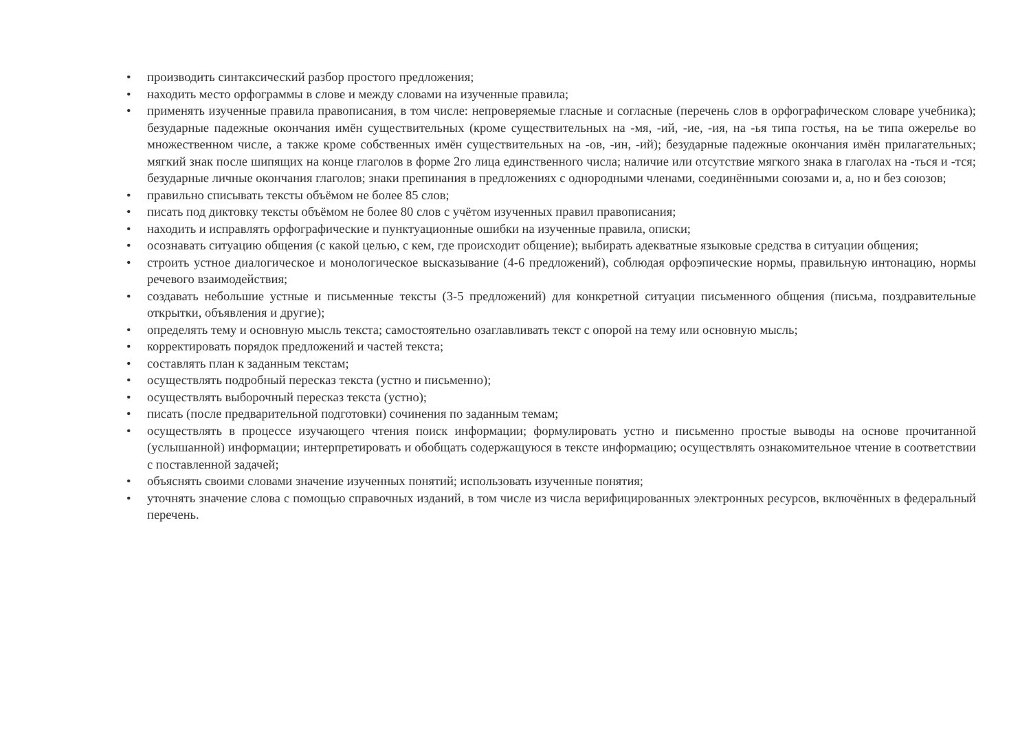• производить синтаксический разбор простого предложения;
• находить место орфограммы в слове и между словами на изученные правила;
• применять изученные правила правописания, в том числе: непроверяемые гласные и согласные (перечень слов в орфографическом словаре учебника); безударные падежные окончания имён существительных (кроме существительных на -мя, -ий, -ие, -ия, на -ья типа гостья, на ье типа ожерелье во множественном числе, а также кроме собственных имён существительных на -ов, -ин, -ий); безударные падежные окончания имён прилагательных; мягкий знак после шипящих на конце глаголов в форме 2го лица единственного числа; наличие или отсутствие мягкого знака в глаголах на -ться и -тся; безударные личные окончания глаголов; знаки препинания в предложениях с однородными членами, соединёнными союзами и, а, но и без союзов;
• правильно списывать тексты объёмом не более 85 слов;
• писать под диктовку тексты объёмом не более 80 слов с учётом изученных правил правописания;
• находить и исправлять орфографические и пунктуационные ошибки на изученные правила, описки;
• осознавать ситуацию общения (с какой целью, с кем, где происходит общение); выбирать адекватные языковые средства в ситуации общения;
• строить устное диалогическое и монологическое высказывание (4-6 предложений), соблюдая орфоэпические нормы, правильную интонацию, нормы речевого взаимодействия;
• создавать небольшие устные и письменные тексты (3-5 предложений) для конкретной ситуации письменного общения (письма, поздравительные открытки, объявления и другие);
• определять тему и основную мысль текста; самостоятельно озаглавливать текст с опорой на тему или основную мысль;
• корректировать порядок предложений и частей текста;
• составлять план к заданным текстам;
• осуществлять подробный пересказ текста (устно и письменно);
• осуществлять выборочный пересказ текста (устно);
• писать (после предварительной подготовки) сочинения по заданным темам;
• осуществлять в процессе изучающего чтения поиск информации; формулировать устно и письменно простые выводы на основе прочитанной (услышанной) информации; интерпретировать и обобщать содержащуюся в тексте информацию; осуществлять ознакомительное чтение в соответствии с поставленной задачей;
• объяснять своими словами значение изученных понятий; использовать изученные понятия;
• уточнять значение слова с помощью справочных изданий, в том числе из числа верифицированных электронных ресурсов, включённых в федеральный перечень.